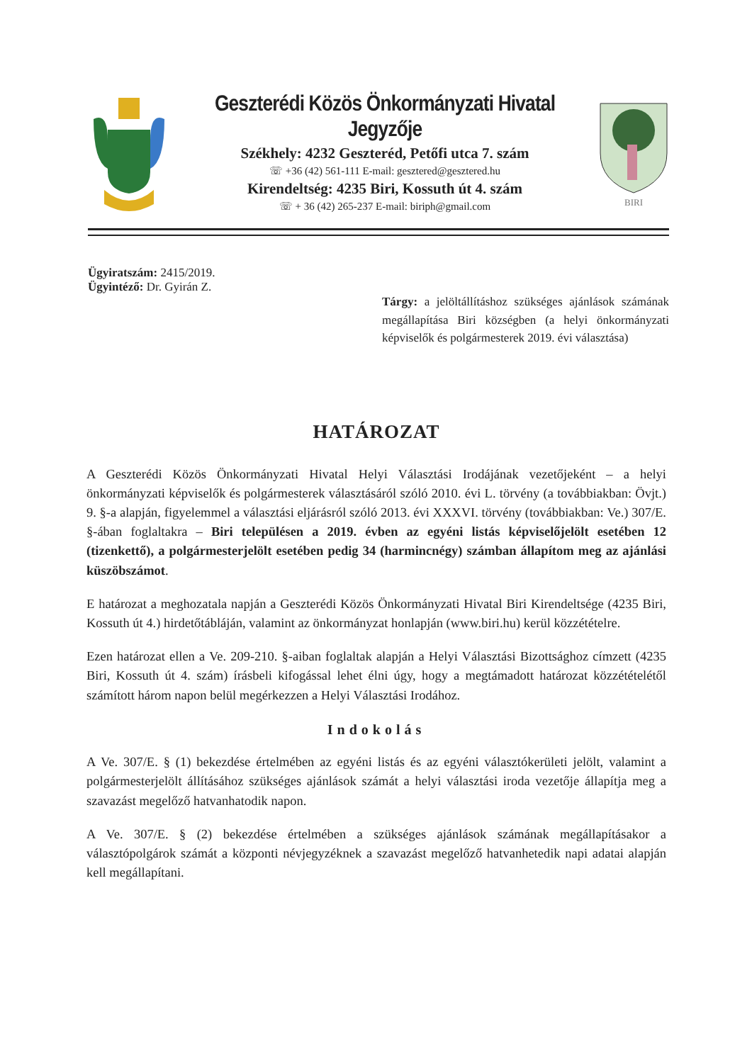Geszterédi Közös Önkormányzati Hivatal Jegyzője
Székhely: 4232 Geszteréd, Petőfi utca 7. szám
☏ +36 (42) 561-111 E-mail: gesztered@gesztered.hu
Kirendeltség: 4235 Biri, Kossuth út 4. szám
☏ + 36 (42) 265-237 E-mail: biriph@gmail.com
BIRI
Ügyiratszám: 2415/2019.
Ügyintéző: Dr. Gyirán Z.
Tárgy: a jelöltállításhoz szükséges ajánlások számának megállapítása Biri községben (a helyi önkormányzati képviselők és polgármesterek 2019. évi választása)
HATÁROZAT
A Geszterédi Közös Önkormányzati Hivatal Helyi Választási Irodájának vezetőjeként – a helyi önkormányzati képviselők és polgármesterek választásáról szóló 2010. évi L. törvény (a továbbiakban: Övjt.) 9. §-a alapján, figyelemmel a választási eljárásról szóló 2013. évi XXXVI. törvény (továbbiakban: Ve.) 307/E. §-ában foglaltakra – Biri településen a 2019. évben az egyéni listás képviselőjelölt esetében 12 (tizenkettő), a polgármesterjelölt esetében pedig 34 (harmincnégy) számban állapítom meg az ajánlási küszöbszámot.
E határozat a meghozatala napján a Geszterédi Közös Önkormányzati Hivatal Biri Kirendeltsége (4235 Biri, Kossuth út 4.) hirdetőtábláján, valamint az önkormányzat honlapján (www.biri.hu) kerül közzétételre.
Ezen határozat ellen a Ve. 209-210. §-aiban foglaltak alapján a Helyi Választási Bizottsághoz címzett (4235 Biri, Kossuth út 4. szám) írásbeli kifogással lehet élni úgy, hogy a megtámadott határozat közzétételétől számított három napon belül megérkezzen a Helyi Választási Irodához.
Indokolás
A Ve. 307/E. § (1) bekezdése értelmében az egyéni listás és az egyéni választókerületi jelölt, valamint a polgármesterjelölt állításához szükséges ajánlások számát a helyi választási iroda vezetője állapítja meg a szavazást megelőző hatvanhatodik napon.
A Ve. 307/E. § (2) bekezdése értelmében a szükséges ajánlások számának megállapításakor a választópolgárok számát a központi névjegyzéknek a szavazást megelőző hatvanhetedik napi adatai alapján kell megállapítani.